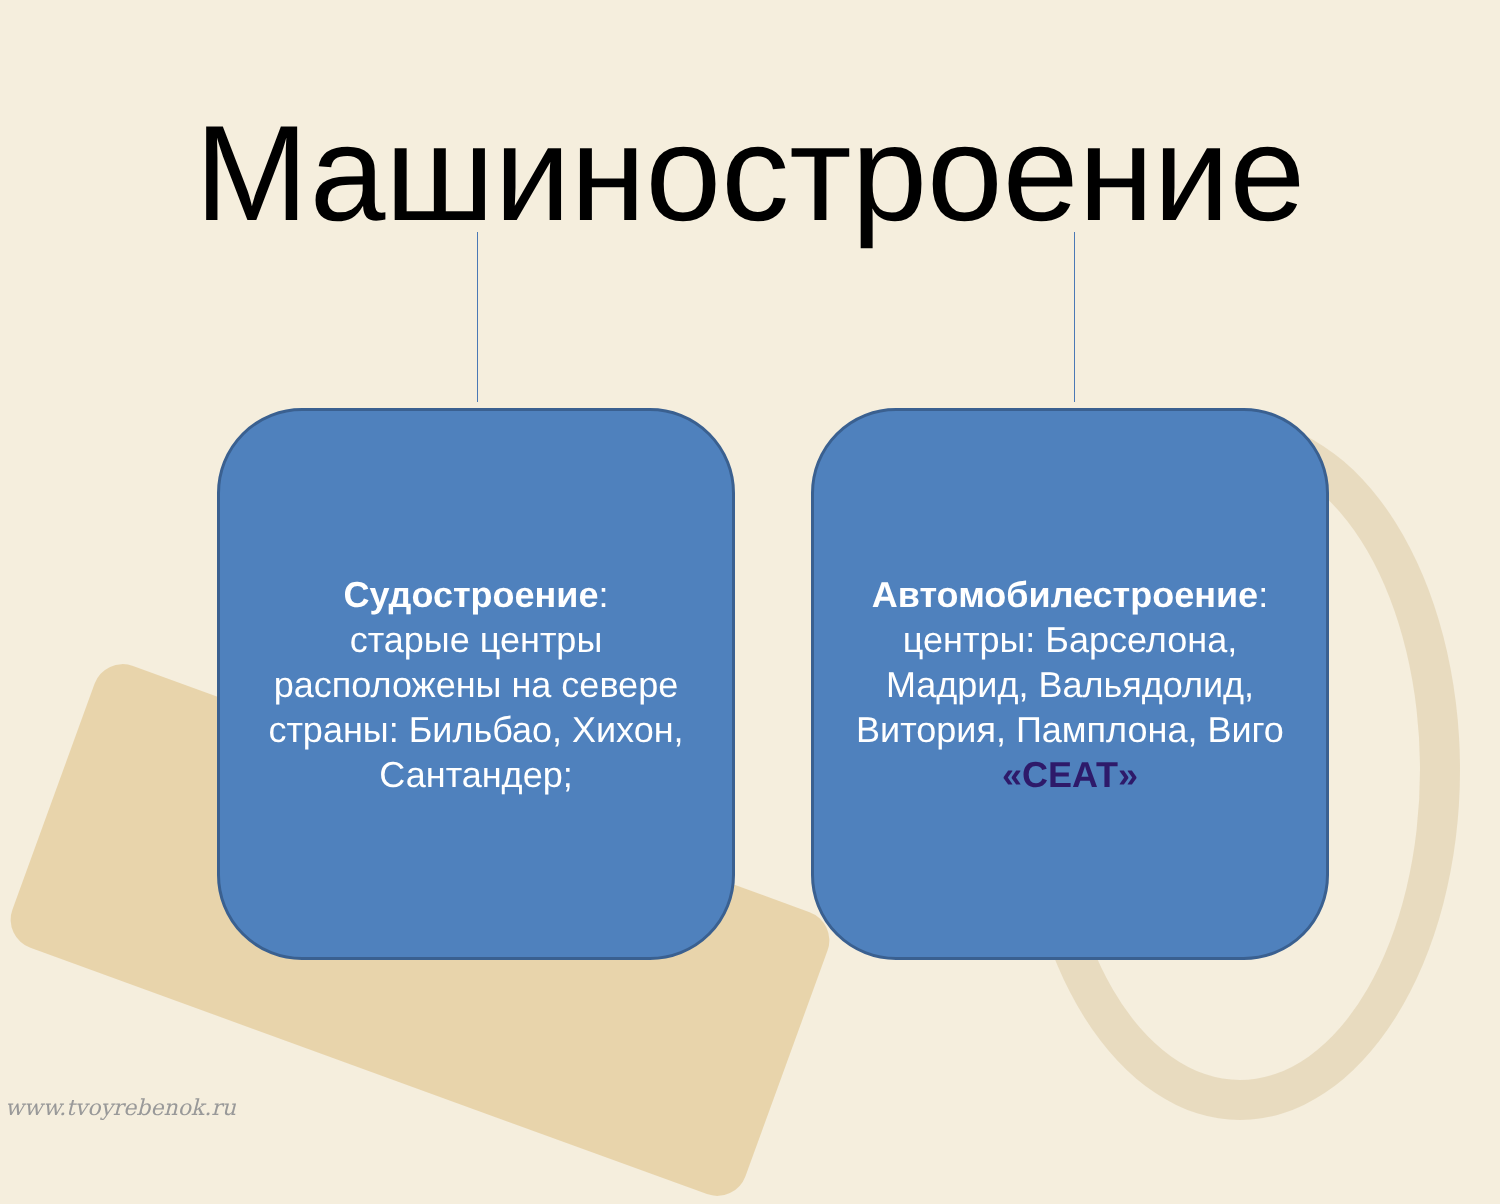Машиностроение
Судостроение:
старые центры расположены на севере страны: Бильбао, Хихон, Сантандер;
Автомобилестроение:
центры: Барселона, Мадрид, Вальядолид, Витория, Памплона, Виго «СЕАТ»
www.tvoyrebenok.ru